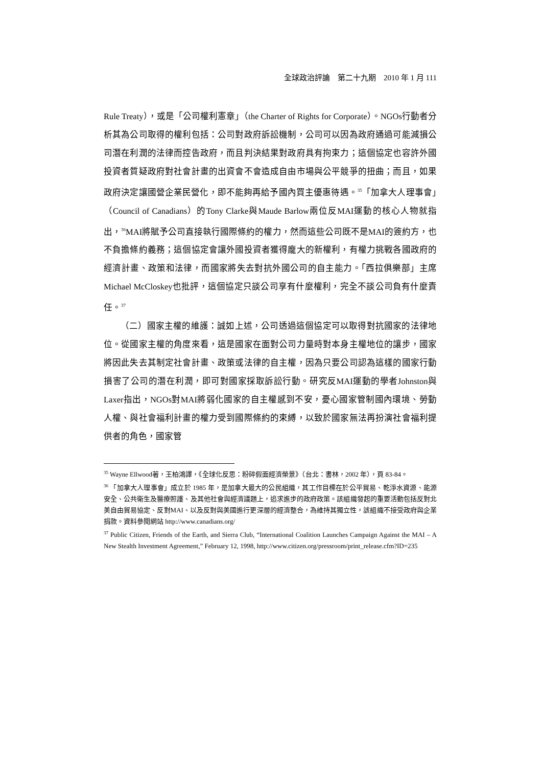全球政治評論　第二十九期　2010 年 1 月 111
Rule Treaty），或是「公司權利憲章」（the Charter of Rights for Corporate）。NGOs行動者分析其為公司取得的權利包括：公司對政府訴訟機制，公司可以因為政府通過可能減損公司潛在利潤的法律而控告政府，而且判決結果對政府具有拘束力；這個協定也容許外國投資者質疑政府對社會計畫的出資會不會造成自由市場與公平競爭的扭曲；而且，如果政府決定讓國營企業民營化，即不能夠再給予國內買主優惠待遇。<sup>35</sup>「加拿大人理事會」（Council of Canadians）的Tony Clarke與Maude Barlow兩位反MAI運動的核心人物就指出，<sup>36</sup>MAI將賦予公司直接執行國際條約的權力，然而這些公司既不是MAI的簽約方，也不負擔條約義務；這個協定會讓外國投資者獲得龐大的新權利，有權力挑戰各國政府的經濟計畫、政策和法律，而國家將失去對抗外國公司的自主能力。「西拉俱樂部」主席Michael McCloskey也批評，這個協定只談公司享有什麼權利，完全不談公司負有什麼責任。<sup>37</sup>
（二）國家主權的維護：誠如上述，公司透過這個協定可以取得對抗國家的法律地位。從國家主權的角度來看，這是國家在面對公司力量時對本身主權地位的讓步，國家將因此失去其制定社會計畫、政策或法律的自主權，因為只要公司認為這樣的國家行動損害了公司的潛在利潤，即可對國家採取訴訟行動。研究反MAI運動的學者Johnston與Laxer指出，NGOs對MAI將弱化國家的自主權感到不安，憂心國家管制國內環境、勞動人權、與社會福利計畫的權力受到國際條約的束縛，以致於國家無法再扮演社會福利提供者的角色，國家管
<sup>35</sup> Wayne Ellwood著，王柏鴻譯，《全球化反思：粉碎假面經濟榮景》（台北：書林，2002 年），頁 83-84。
<sup>36</sup> 「加拿大人理事會」成立於 1985 年，是加拿大最大的公民組織，其工作目標在於公平貿易、乾淨水資源、能源安全、公共衛生及醫療照護、及其他社會與經濟議題上，追求進步的政府政策。該組織發起的重要活動包括反對北美自由貿易協定、反對MAI、以及反對與美國進行更深層的經濟整合，為維持其獨立性，該組織不接受政府與企業捐款。資料參閱網站 http://www.canadians.org/
<sup>37</sup> Public Citizen, Friends of the Earth, and Sierra Club, “International Coalition Launches Campaign Against the MAI – A New Stealth Investment Agreement,” February 12, 1998, http://www.citizen.org/pressroom/print_release.cfm?ID=235